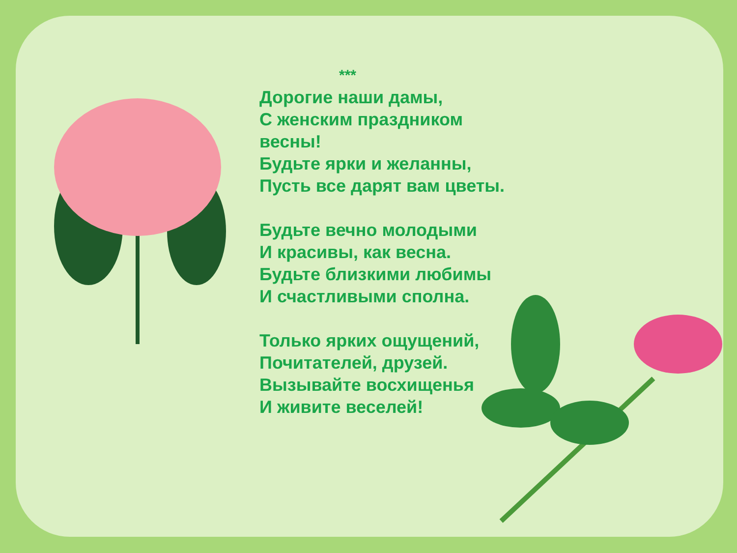***
Дорогие наши дамы,
С женским праздником
весны!
Будьте ярки и желанны,
Пусть все дарят вам цветы.
Будьте вечно молодыми
И красивы, как весна.
Будьте близкими любимы
И счастливыми сполна.
Только ярких ощущений,
Почитателей, друзей.
Вызывайте восхищенья
И живите веселей!